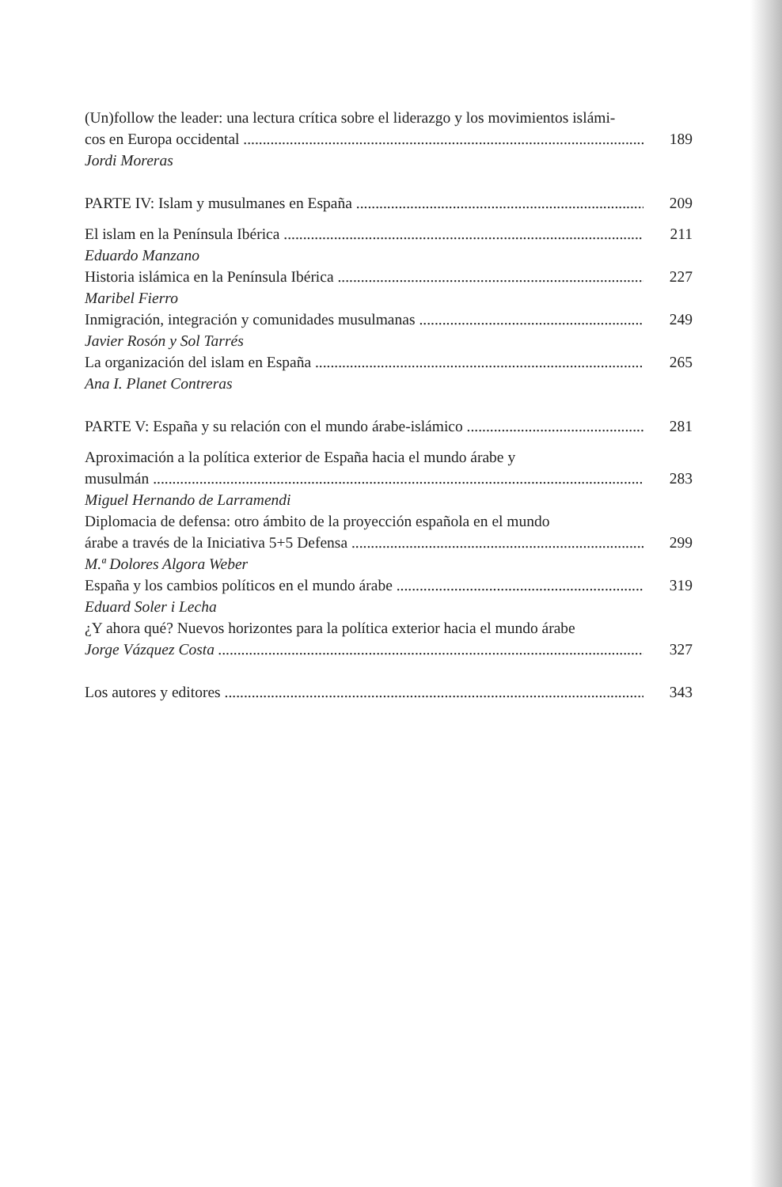(Un)follow the leader: una lectura crítica sobre el liderazgo y los movimientos islámi-
cos en Europa occidental 189
Jordi Moreras
PARTE IV: Islam y musulmanes en España 209
El islam en la Península Ibérica 211
Eduardo Manzano
Historia islámica en la Península Ibérica 227
Maribel Fierro
Inmigración, integración y comunidades musulmanas 249
Javier Rosón y Sol Tarrés
La organización del islam en España 265
Ana I. Planet Contreras
PARTE V: España y su relación con el mundo árabe-islámico 281
Aproximación a la política exterior de España hacia el mundo árabe y
musulmán 283
Miguel Hernando de Larramendi
Diplomacia de defensa: otro ámbito de la proyección española en el mundo
árabe a través de la Iniciativa 5+5 Defensa 299
M.ª Dolores Algora Weber
España y los cambios políticos en el mundo árabe 319
Eduard Soler i Lecha
¿Y ahora qué? Nuevos horizontes para la política exterior hacia el mundo árabe
Jorge Vázquez Costa 327
Los autores y editores 343